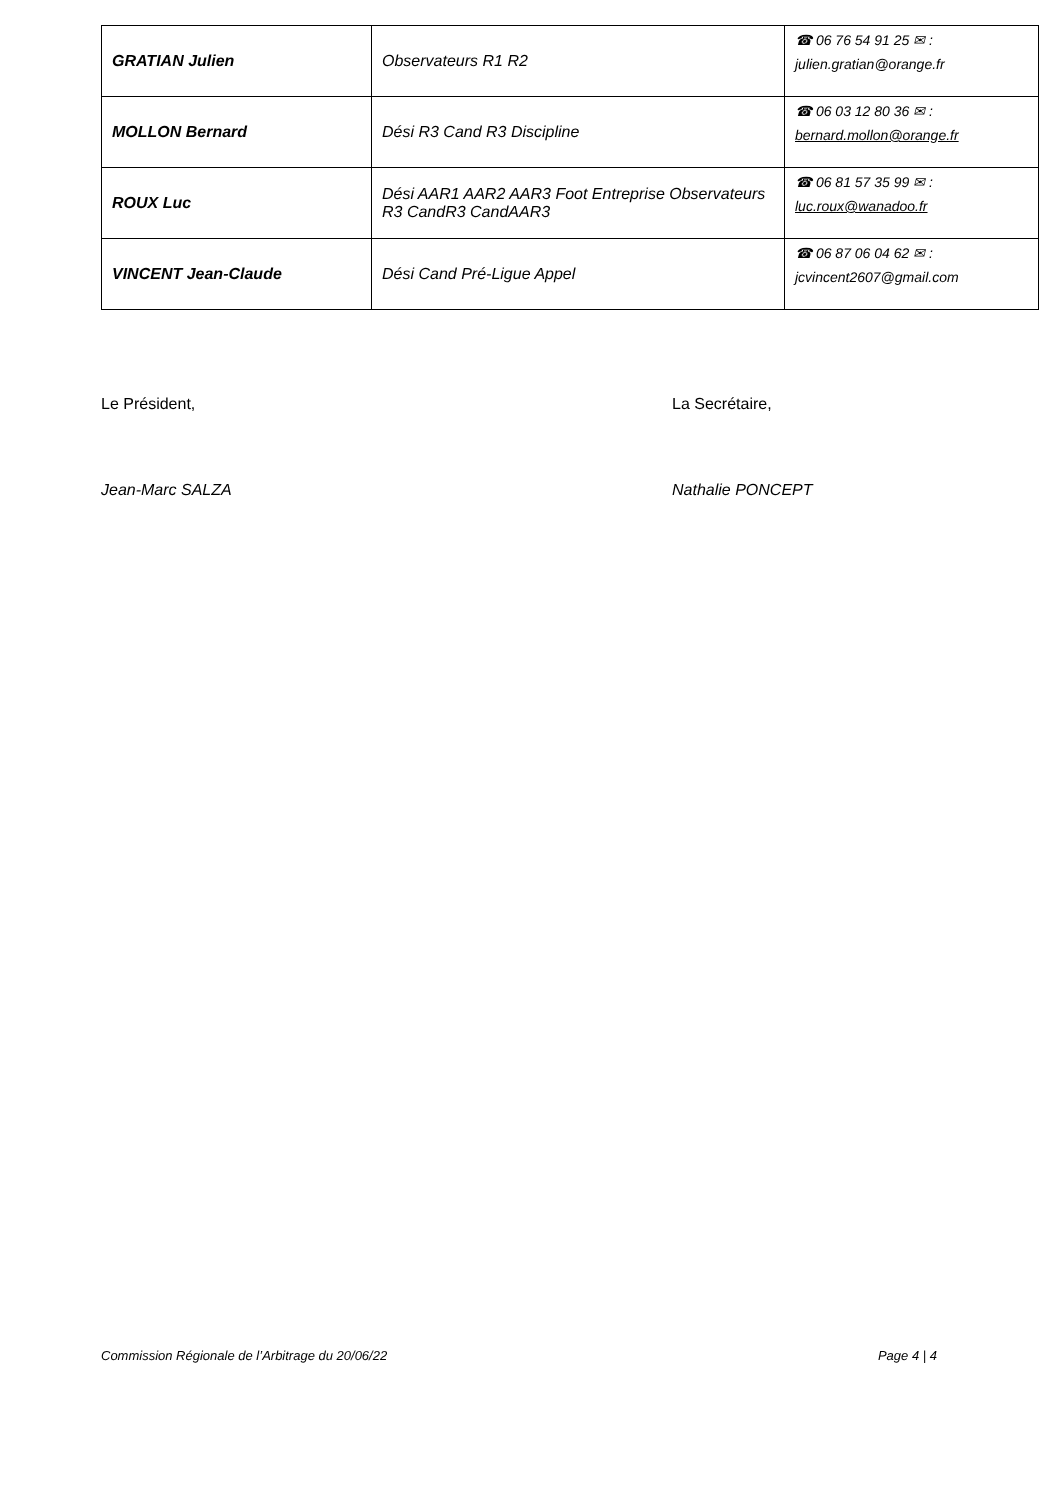| GRATIAN Julien | Observateurs R1 R2 | ☎ 06 76 54 91 25 ✉ : julien.gratian@orange.fr |
| MOLLON Bernard | Dési R3 Cand R3 Discipline | ☎ 06 03 12 80 36 ✉ : bernard.mollon@orange.fr |
| ROUX Luc | Dési AAR1 AAR2 AAR3 Foot Entreprise Observateurs R3 CandR3 CandAAR3 | ☎ 06 81 57 35 99 ✉ : luc.roux@wanadoo.fr |
| VINCENT Jean-Claude | Dési Cand Pré-Ligue Appel | ☎ 06 87 06 04 62 ✉ : jcvincent2607@gmail.com |
Le Président, La Secrétaire,
Jean-Marc SALZA Nathalie PONCEPT
Commission Régionale de l’Arbitrage du 20/06/22 Page 4 | 4